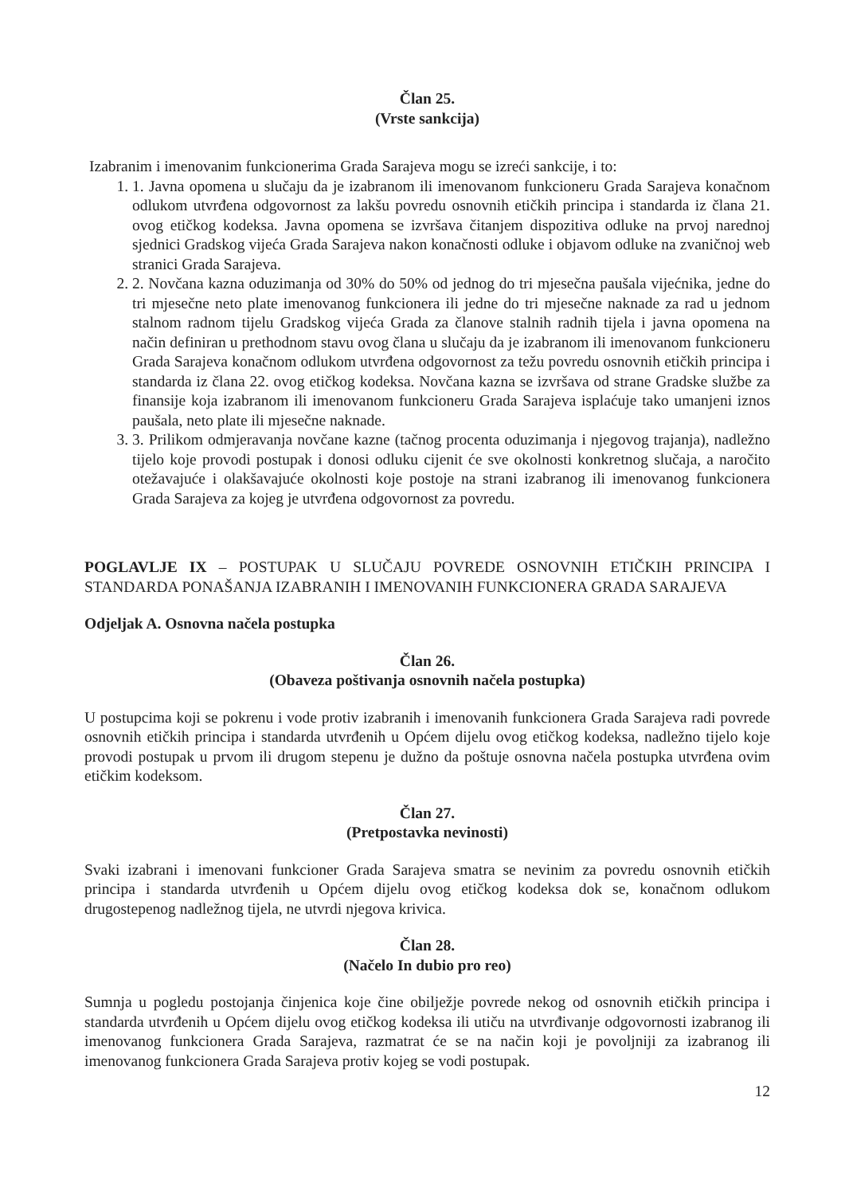Član 25.
(Vrste sankcija)
Izabranim i imenovanim funkcionerima Grada Sarajeva mogu se izreći sankcije, i to:
1. 1. Javna opomena u slučaju da je izabranom ili imenovanom funkcioneru Grada Sarajeva konačnom odlukom utvrđena odgovornost za lakšu povredu osnovnih etičkih principa i standarda iz člana 21. ovog etičkog kodeksa. Javna opomena se izvršava čitanjem dispozitiva odluke na prvoj narednoj sjednici Gradskog vijeća Grada Sarajeva nakon konačnosti odluke i objavom odluke na zvaničnoj web stranici Grada Sarajeva.
2. 2. Novčana kazna oduzimanja od 30% do 50% od jednog do tri mjesečna paušala vijećnika, jedne do tri mjesečne neto plate imenovanog funkcionera ili jedne do tri mjesečne naknade za rad u jednom stalnom radnom tijelu Gradskog vijeća Grada za članove stalnih radnih tijela i javna opomena na način definiran u prethodnom stavu ovog člana u slučaju da je izabranom ili imenovanom funkcioneru Grada Sarajeva konačnom odlukom utvrđena odgovornost za težu povredu osnovnih etičkih principa i standarda iz člana 22. ovog etičkog kodeksa. Novčana kazna se izvršava od strane Gradske službe za finansije koja izabranom ili imenovanom funkcioneru Grada Sarajeva isplaćuje tako umanjeni iznos paušala, neto plate ili mjesečne naknade.
3. 3. Prilikom odmjeravanja novčane kazne (tačnog procenta oduzimanja i njegovog trajanja), nadležno tijelo koje provodi postupak i donosi odluku cijenit će sve okolnosti konkretnog slučaja, a naročito otežavajuće i olakšavajuće okolnosti koje postoje na strani izabranog ili imenovanog funkcionera Grada Sarajeva za kojeg je utvrđena odgovornost za povredu.
POGLAVLJE IX – POSTUPAK U SLUČAJU POVREDE OSNOVNIH ETIČKIH PRINCIPA I STANDARDA PONAŠANJA IZABRANIH I IMENOVANIH FUNKCIONERA GRADA SARAJEVA
Odjeljak A. Osnovna načela postupka
Član 26.
(Obaveza poštivanja osnovnih načela postupka)
U postupcima koji se pokrenu i vode protiv izabranih i imenovanih funkcionera Grada Sarajeva radi povrede osnovnih etičkih principa i standarda utvrđenih u Općem dijelu ovog etičkog kodeksa, nadležno tijelo koje provodi postupak u prvom ili drugom stepenu je dužno da poštuje osnovna načela postupka utvrđena ovim etičkim kodeksom.
Član 27.
(Pretpostavka nevinosti)
Svaki izabrani i imenovani funkcioner Grada Sarajeva smatra se nevinim za povredu osnovnih etičkih principa i standarda utvrđenih u Općem dijelu ovog etičkog kodeksa dok se, konačnom odlukom drugostepenog nadležnog tijela, ne utvrdi njegova krivica.
Član 28.
(Načelo In dubio pro reo)
Sumnja u pogledu postojanja činjenica koje čine obilježje povrede nekog od osnovnih etičkih principa i standarda utvrđenih u Općem dijelu ovog etičkog kodeksa ili utiču na utvrđivanje odgovornosti izabranog ili imenovanog funkcionera Grada Sarajeva, razmatrat će se na način koji je povoljniji za izabranog ili imenovanog funkcionera Grada Sarajeva protiv kojeg se vodi postupak.
12